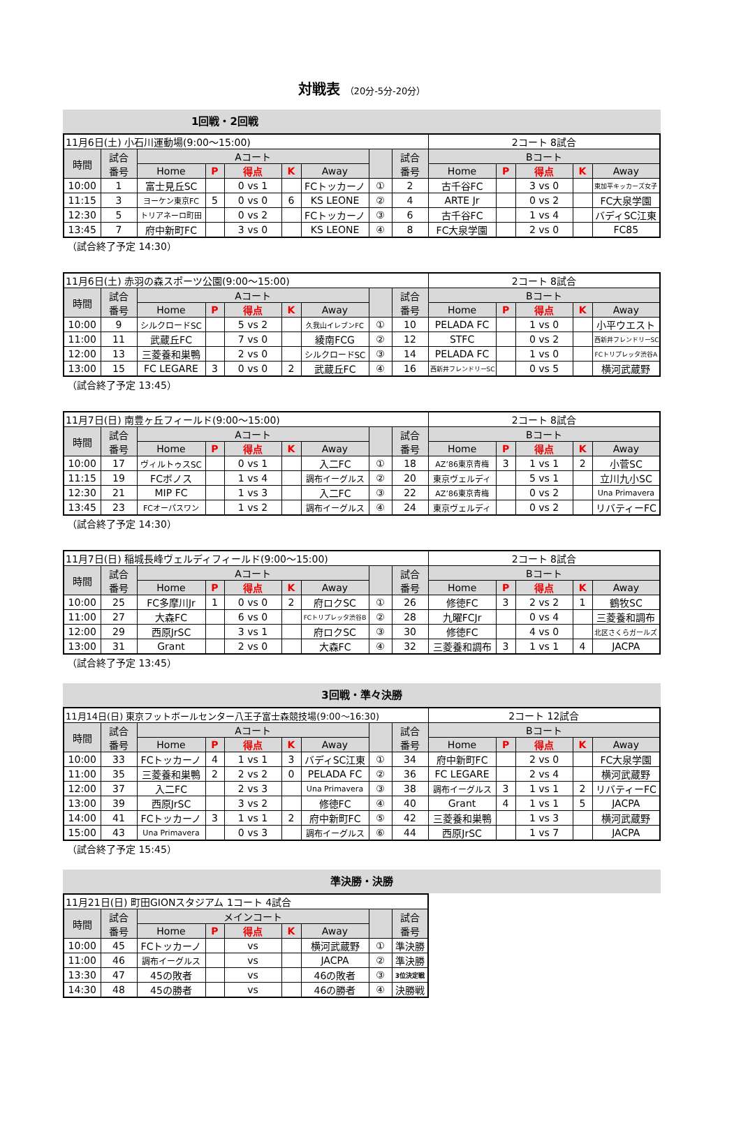対戦表 （20分-5分-20分）
1回戦・2回戦
| 11月6日(土) 小石川運動場(9:00〜15:00) | | | | | | | | | 2コート 8試合 | | | | |
| 時間 | 試合 番号 | Aコート | | | | | | 試合 番号 | Bコート | | | | |
| | | Home | P | 得点 | K | Away | | | Home | P | 得点 | K | Away |
| 10:00 | 1 | 富士見丘SC | | 0 vs 1 | | FCトッカーノ | ① | 2 | 古千谷FC | | 3 vs 0 | | 東加平キッカーズ女子 |
| 11:15 | 3 | ヨーケン東京FC | 5 | 0 vs 0 | 6 | KS LEONE | ② | 4 | ARTE Jr | | 0 vs 2 | | FC大泉学園 |
| 12:30 | 5 | トリアネーロ町田 | | 0 vs 2 | | FCトッカーノ | ③ | 6 | 古千谷FC | | 1 vs 4 | | バディSC江東 |
| 13:45 | 7 | 府中新町FC | | 3 vs 0 | | KS LEONE | ④ | 8 | FC大泉学園 | | 2 vs 0 | | FC85 |
（試合終了予定 14:30）
| 11月6日(土) 赤羽の森スポーツ公園(9:00〜15:00) | | | | | | | | | 2コート 8試合 | | | | |
| 時間 | 試合 番号 | Aコート | | | | | | 試合 番号 | Bコート | | | | |
| | | Home | P | 得点 | K | Away | | | Home | P | 得点 | K | Away |
| 10:00 | 9 | シルクロードSC | | 5 vs 2 | | 久我山イレブンFC | ① | 10 | PELADA FC | | 1 vs 0 | | 小平ウエスト |
| 11:00 | 11 | 武蔵丘FC | | 7 vs 0 | | 綾南FCG | ② | 12 | STFC | | 0 vs 2 | | 西新井フレンドリーSC |
| 12:00 | 13 | 三菱養和巣鴨 | | 2 vs 0 | | シルクロードSC | ③ | 14 | PELADA FC | | 1 vs 0 | | FCトリプレッタ渋谷A |
| 13:00 | 15 | FC LEGARE | 3 | 0 vs 0 | 2 | 武蔵丘FC | ④ | 16 | 西新井フレンドリーSC | | 0 vs 5 | | 横河武蔵野 |
（試合終了予定 13:45）
| 11月7日(日) 南豊ヶ丘フィールド(9:00〜15:00) | | | | | | | | | 2コート 8試合 | | | | |
| 時間 | 試合 番号 | Aコート | | | | | | 試合 番号 | Bコート | | | | |
| | | Home | P | 得点 | K | Away | | | Home | P | 得点 | K | Away |
| 10:00 | 17 | ヴィルトゥスSC | | 0 vs 1 | | 入二FC | ① | 18 | AZ’86東京青梅 | 3 | 1 vs 1 | 2 | 小菅SC |
| 11:15 | 19 | FCボノス | | 1 vs 4 | | 調布イーグルス | ② | 20 | 東京ヴェルディ | | 5 vs 1 | | 立川九小SC |
| 12:30 | 21 | MIP FC | | 1 vs 3 | | 入二FC | ③ | 22 | AZ’86東京青梅 | | 0 vs 2 | | Una Primavera |
| 13:45 | 23 | FCオーパスワン | | 1 vs 2 | | 調布イーグルス | ④ | 24 | 東京ヴェルディ | | 0 vs 2 | | リバティーFC |
（試合終了予定 14:30）
| 11月7日(日) 稲城長峰ヴェルディフィールド(9:00〜15:00) | | | | | | | | | 2コート 8試合 | | | | |
| 時間 | 試合 番号 | Aコート | | | | | | 試合 番号 | Bコート | | | | |
| | | Home | P | 得点 | K | Away | | | Home | P | 得点 | K | Away |
| 10:00 | 25 | FC多摩川Jr | 1 | 0 vs 0 | 2 | 府ロクSC | ① | 26 | 修徳FC | 3 | 2 vs 2 | 1 | 鶴牧SC |
| 11:00 | 27 | 大森FC | | 6 vs 0 | | FCトリプレッタ渋谷B | ② | 28 | 九曜FCJr | | 0 vs 4 | | 三菱養和調布 |
| 12:00 | 29 | 西原JrSC | | 3 vs 1 | | 府ロクSC | ③ | 30 | 修徳FC | | 4 vs 0 | | 北区さくらガールズ |
| 13:00 | 31 | Grant | | 2 vs 0 | | 大森FC | ④ | 32 | 三菱養和調布 | 3 | 1 vs 1 | 4 | JACPA |
（試合終了予定 13:45）
3回戦・準々決勝
| 11月14日(日) 東京フットボールセンター八王子富士森競技場(9:00〜16:30) | | | | | | | | | 2コート 12試合 | | | | |
| 時間 | 試合 番号 | Aコート | | | | | | 試合 番号 | Bコート | | | | |
| | | Home | P | 得点 | K | Away | | | Home | P | 得点 | K | Away |
| 10:00 | 33 | FCトッカーノ | 4 | 1 vs 1 | 3 | バディSC江東 | ① | 34 | 府中新町FC | | 2 vs 0 | | FC大泉学園 |
| 11:00 | 35 | 三菱養和巣鴨 | 2 | 2 vs 2 | 0 | PELADA FC | ② | 36 | FC LEGARE | | 2 vs 4 | | 横河武蔵野 |
| 12:00 | 37 | 入二FC | | 2 vs 3 | | Una Primavera | ③ | 38 | 調布イーグルス | 3 | 1 vs 1 | 2 | リバティーFC |
| 13:00 | 39 | 西原JrSC | | 3 vs 2 | | 修徳FC | ④ | 40 | Grant | 4 | 1 vs 1 | 5 | JACPA |
| 14:00 | 41 | FCトッカーノ | 3 | 1 vs 1 | 2 | 府中新町FC | ⑤ | 42 | 三菱養和巣鴨 | | 1 vs 3 | | 横河武蔵野 |
| 15:00 | 43 | Una Primavera | | 0 vs 3 | | 調布イーグルス | ⑥ | 44 | 西原JrSC | | 1 vs 7 | | JACPA |
（試合終了予定 15:45）
準決勝・決勝
| 11月21日(日) 町田GIONスタジアム 1コート 4試合 | | | | | | | | |
| 時間 | 試合 番号 | メインコート | | | | | | 試合 番号 |
| | | Home | P | 得点 | K | Away | | |
| 10:00 | 45 | FCトッカーノ | | vs | | 横河武蔵野 | ① | 準決勝 |
| 11:00 | 46 | 調布イーグルス | | vs | | JACPA | ② | 準決勝 |
| 13:30 | 47 | 45の敗者 | | vs | | 46の敗者 | ③ | 3位決定戦 |
| 14:30 | 48 | 45の勝者 | | vs | | 46の勝者 | ④ | 決勝戦 |